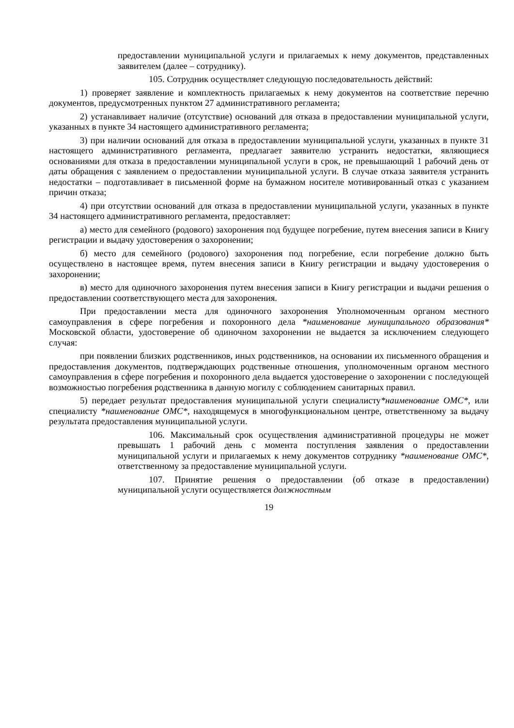предоставлении муниципальной услуги и прилагаемых к нему документов, представленных заявителем (далее – сотруднику).
105. Сотрудник осуществляет следующую последовательность действий:
1) проверяет заявление и комплектность прилагаемых к нему документов на соответствие перечню документов, предусмотренных пунктом 27 административного регламента;
2) устанавливает наличие (отсутствие) оснований для отказа в предоставлении муниципальной услуги, указанных в пункте 34 настоящего административного регламента;
3) при наличии оснований для отказа в предоставлении муниципальной услуги, указанных в пункте 31 настоящего административного регламента, предлагает заявителю устранить недостатки, являющиеся основаниями для отказа в предоставлении муниципальной услуги в срок, не превышающий 1 рабочий день от даты обращения с заявлением о предоставлении муниципальной услуги. В случае отказа заявителя устранить недостатки – подготавливает в письменной форме на бумажном носителе мотивированный отказ с указанием причин отказа;
4) при отсутствии оснований для отказа в предоставлении муниципальной услуги, указанных в пункте 34 настоящего административного регламента, предоставляет:
а) место для семейного (родового) захоронения под будущее погребение, путем внесения записи в Книгу регистрации и выдачу удостоверения о захоронении;
б) место для семейного (родового) захоронения под погребение, если погребение должно быть осуществлено в настоящее время, путем внесения записи в Книгу регистрации и выдачу удостоверения о захоронении;
в) место для одиночного захоронения путем внесения записи в Книгу регистрации и выдачи решения о предоставлении соответствующего места для захоронения.
При предоставлении места для одиночного захоронения Уполномоченным органом местного самоуправления в сфере погребения и похоронного дела *наименование муниципального образования* Московской области, удостоверение об одиночном захоронении не выдается за исключением следующего случая:
при появлении близких родственников, иных родственников, на основании их письменного обращения и предоставления документов, подтверждающих родственные отношения, уполномоченным органом местного самоуправления в сфере погребения и похоронного дела выдается удостоверение о захоронении с последующей возможностью погребения родственника в данную могилу с соблюдением санитарных правил.
5) передает результат предоставления муниципальной услуги специалисту*наименование ОМС*, или специалисту *наименование ОМС*, находящемуся в многофункциональном центре, ответственному за выдачу результата предоставления муниципальной услуги.
106. Максимальный срок осуществления административной процедуры не может превышать 1 рабочий день с момента поступления заявления о предоставлении муниципальной услуги и прилагаемых к нему документов сотруднику *наименование ОМС*, ответственному за предоставление муниципальной услуги.
107. Принятие решения о предоставлении (об отказе в предоставлении) муниципальной услуги осуществляется должностным
19